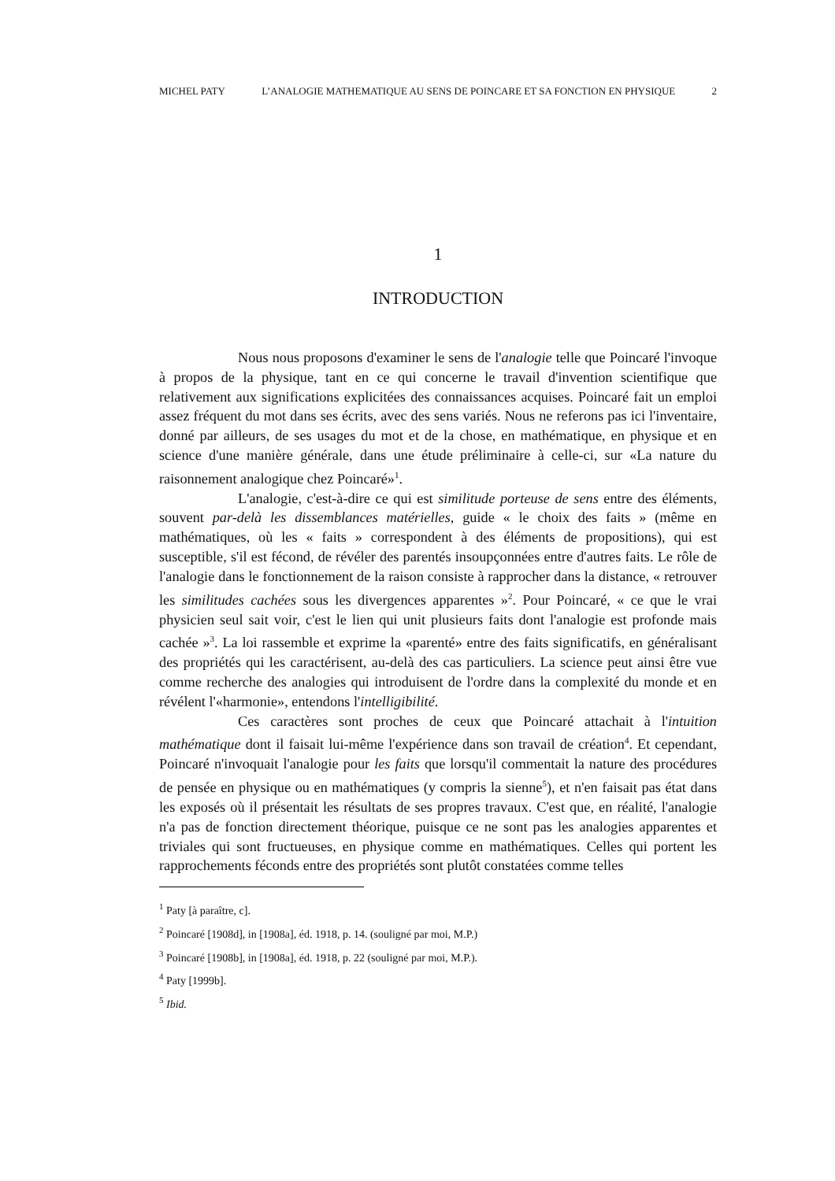MICHEL PATY L’ANALOGIE MATHEMATIQUE AU SENS DE POINCARE ET SA FONCTION EN PHYSIQUE 2
1
INTRODUCTION
Nous nous proposons d'examiner le sens de l'analogie telle que Poincaré l'invoque à propos de la physique, tant en ce qui concerne le travail d'invention scientifique que relativement aux significations explicitées des connaissances acquises. Poincaré fait un emploi assez fréquent du mot dans ses écrits, avec des sens variés. Nous ne referons pas ici l'inventaire, donné par ailleurs, de ses usages du mot et de la chose, en mathématique, en physique et en science d'une manière générale, dans une étude préliminaire à celle-ci, sur «La nature du raisonnement analogique chez Poincaré»<sup>1</sup>.
L'analogie, c'est-à-dire ce qui est similitude porteuse de sens entre des éléments, souvent par-delà les dissemblances matérielles, guide « le choix des faits » (même en mathématiques, où les « faits » correspondent à des éléments de propositions), qui est susceptible, s'il est fécond, de révéler des parentés insoupçonnées entre d'autres faits. Le rôle de l'analogie dans le fonctionnement de la raison consiste à rapprocher dans la distance, « retrouver les similitudes cachées sous les divergences apparentes »<sup>2</sup>. Pour Poincaré, « ce que le vrai physicien seul sait voir, c'est le lien qui unit plusieurs faits dont l'analogie est profonde mais cachée »<sup>3</sup>. La loi rassemble et exprime la «parenté» entre des faits significatifs, en généralisant des propriétés qui les caractérisent, au-delà des cas particuliers. La science peut ainsi être vue comme recherche des analogies qui introduisent de l'ordre dans la complexité du monde et en révélent l'«harmonie», entendons l'intelligibilité.
Ces caractères sont proches de ceux que Poincaré attachait à l'intuition mathématique dont il faisait lui-même l'expérience dans son travail de création<sup>4</sup>. Et cependant, Poincaré n'invoquait l'analogie pour les faits que lorsqu'il commentait la nature des procédures de pensée en physique ou en mathématiques (y compris la sienne<sup>5</sup>), et n'en faisait pas état dans les exposés où il présentait les résultats de ses propres travaux. C'est que, en réalité, l'analogie n'a pas de fonction directement théorique, puisque ce ne sont pas les analogies apparentes et triviales qui sont fructueuses, en physique comme en mathématiques. Celles qui portent les rapprochements féconds entre des propriétés sont plutôt constatées comme telles
<sup>1</sup> Paty [à paraître, c].
<sup>2</sup> Poincaré [1908d], in [1908a], éd. 1918, p. 14. (souligné par moi, M.P.)
<sup>3</sup> Poincaré [1908b], in [1908a], éd. 1918, p. 22 (souligné par moi, M.P.).
<sup>4</sup> Paty [1999b].
<sup>5</sup> Ibid.